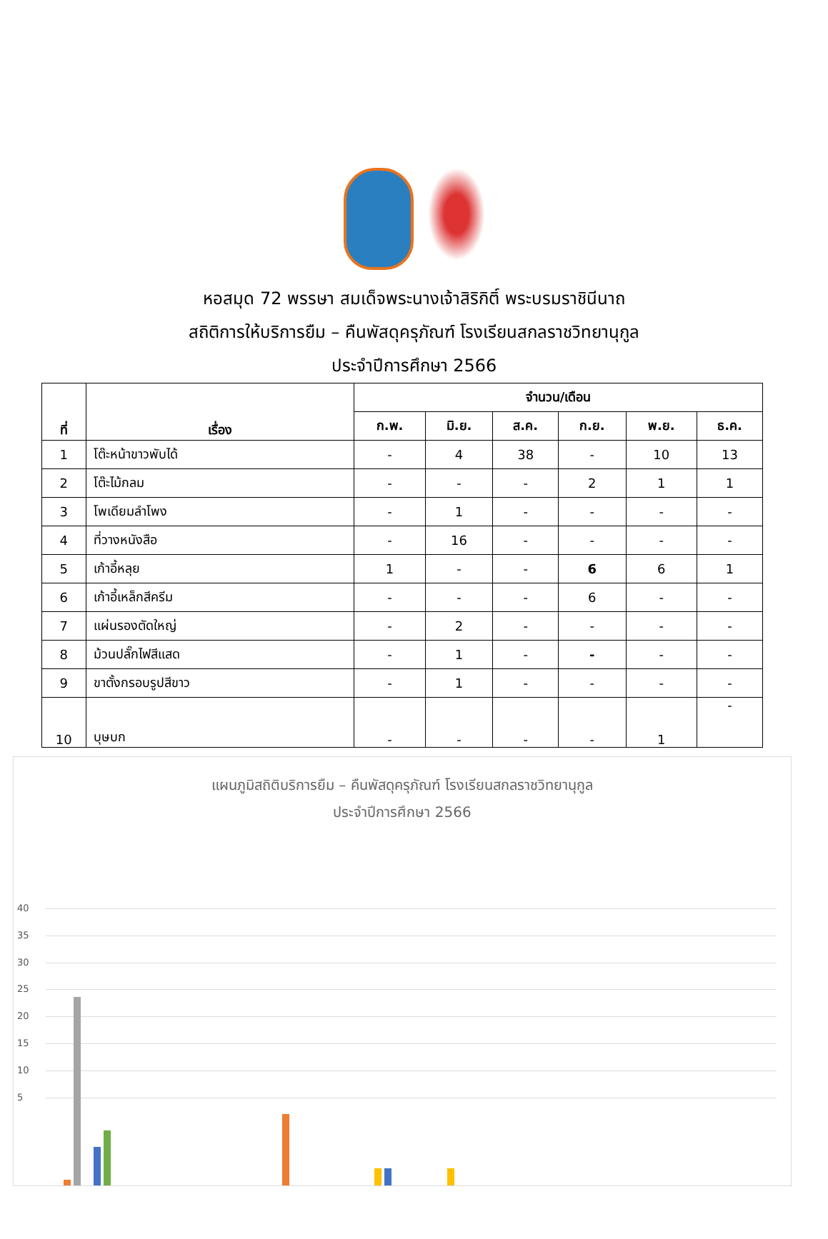หอสมุด 72 พรรษา สมเด็จพระนางเจ้าสิริกิติ์ พระบรมราชินีนาถ
สถิติการให้บริการยืม – คืนพัสดุครุภัณฑ์ โรงเรียนสกลราชวิทยานุกูล
ประจำปีการศึกษา 2566
| ที่ | เรื่อง | จำนวน/เดือน | | | | | |
| --- | --- | --- | --- | --- | --- | --- | --- |
| | | ก.พ. | มิ.ย. | ส.ค. | ก.ย. | พ.ย. | ธ.ค. |
| 1 | โต๊ะหน้าขาวพับได้ | - | 4 | 38 | - | 10 | 13 |
| 2 | โต๊ะไม้กลม | - | - | - | 2 | 1 | 1 |
| 3 | โพเดียมลำโพง | - | 1 | - | - | - | - |
| 4 | ที่วางหนังสือ | - | 16 | - | - | - | - |
| 5 | เก้าอี้หลุย | 1 | - | - | 6 | 6 | 1 |
| 6 | เก้าอี้เหล็กสีครีม | - | - | - | 6 | - | - |
| 7 | แผ่นรองตัดใหญ่ | - | 2 | - | - | - | - |
| 8 | ม้วนปลั๊กไฟสีแสด | - | 1 | - | - | - | - |
| 9 | ขาตั้งกรอบรูปสีขาว | - | 1 | - | - | - | - |
| 10 | บุษบก | - | - | - | - | 1 | - |
แผนภูมิสถิติบริการยืม – คืนพัสดุครุภัณฑ์ โรงเรียนสกลราชวิทยานุกูล
ประจำปีการศึกษา 2566
40
35
30
25
20
15
10
5